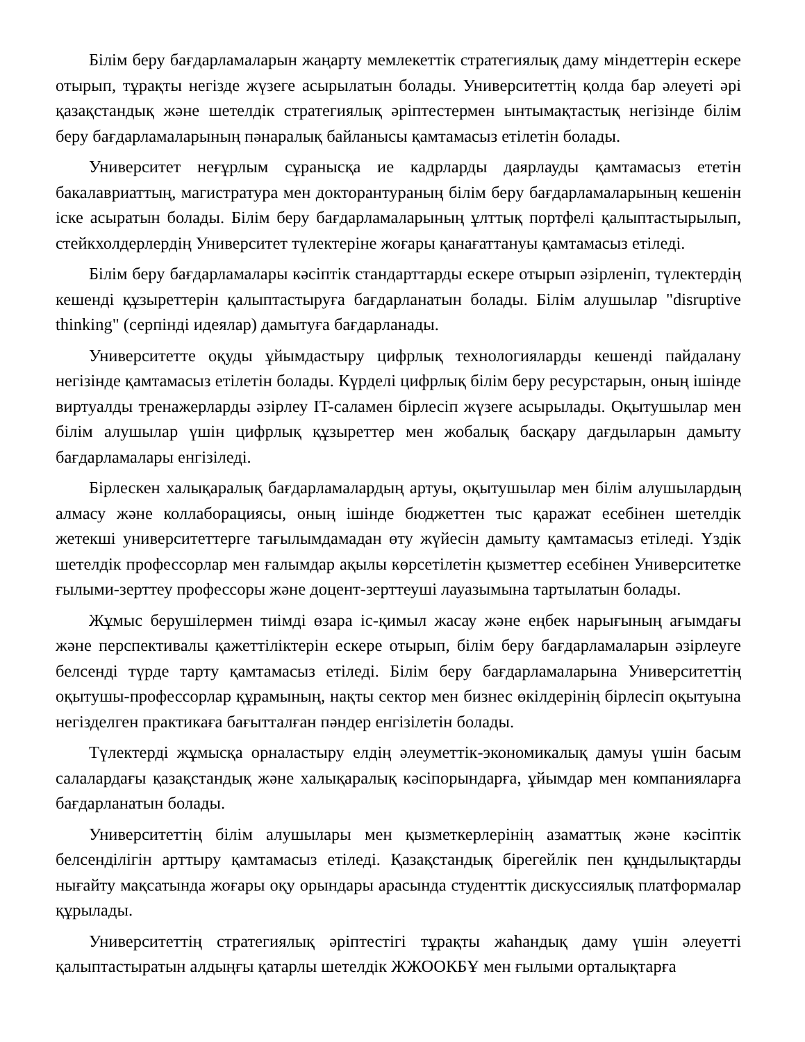Білім беру бағдарламаларын жаңарту мемлекеттік стратегиялық даму міндеттерін ескере отырып, тұрақты негізде жүзеге асырылатын болады. Университеттің қолда бар әлеуеті әрі қазақстандық және шетелдік стратегиялық әріптестермен ынтымақтастық негізінде білім беру бағдарламаларының пәнаралық байланысы қамтамасыз етілетін болады.
Университет неғұрлым сұранысқа ие кадрларды даярлауды қамтамасыз ететін бакалавриаттың, магистратура мен докторантураның білім беру бағдарламаларының кешенін іске асыратын болады. Білім беру бағдарламаларының ұлттық портфелі қалыптастырылып, стейкхолдерлердің Университет түлектеріне жоғары қанағаттануы қамтамасыз етіледі.
Білім беру бағдарламалары кәсіптік стандарттарды ескере отырып әзірленіп, түлектердің кешенді құзыреттерін қалыптастыруға бағдарланатын болады. Білім алушылар "disruptive thinking" (серпінді идеялар) дамытуға бағдарланады.
Университетте оқуды ұйымдастыру цифрлық технологияларды кешенді пайдалану негізінде қамтамасыз етілетін болады. Күрделі цифрлық білім беру ресурстарын, оның ішінде виртуалды тренажерларды әзірлеу IT-саламен бірлесіп жүзеге асырылады. Оқытушылар мен білім алушылар үшін цифрлық құзыреттер мен жобалық басқару дағдыларын дамыту бағдарламалары енгізіледі.
Бірлескен халықаралық бағдарламалардың артуы, оқытушылар мен білім алушылардың алмасу және коллаборациясы, оның ішінде бюджеттен тыс қаражат есебінен шетелдік жетекші университеттерге тағылымдамадан өту жүйесін дамыту қамтамасыз етіледі. Үздік шетелдік профессорлар мен ғалымдар ақылы көрсетілетін қызметтер есебінен Университетке ғылыми-зерттеу профессоры және доцент-зерттеуші лауазымына тартылатын болады.
Жұмыс берушілермен тиімді өзара іс-қимыл жасау және еңбек нарығының ағымдағы және перспективалы қажеттіліктерін ескере отырып, білім беру бағдарламаларын әзірлеуге белсенді түрде тарту қамтамасыз етіледі. Білім беру бағдарламаларына Университеттің оқытушы-профессорлар құрамының, нақты сектор мен бизнес өкілдерінің бірлесіп оқытуына негізделген практикаға бағытталған пәндер енгізілетін болады.
Түлектерді жұмысқа орналастыру елдің әлеуметтік-экономикалық дамуы үшін басым салалардағы қазақстандық және халықаралық кәсіпорындарға, ұйымдар мен компанияларға бағдарланатын болады.
Университеттің білім алушылары мен қызметкерлерінің азаматтық және кәсіптік белсенділігін арттыру қамтамасыз етіледі. Қазақстандық бірегейлік пен құндылықтарды нығайту мақсатында жоғары оқу орындары арасында студенттік дискуссиялық платформалар құрылады.
Университеттің стратегиялық әріптестігі тұрақты жаһандық даму үшін әлеуетті қалыптастыратын алдыңғы қатарлы шетелдік ЖЖООКБҰ мен ғылыми орталықтарға